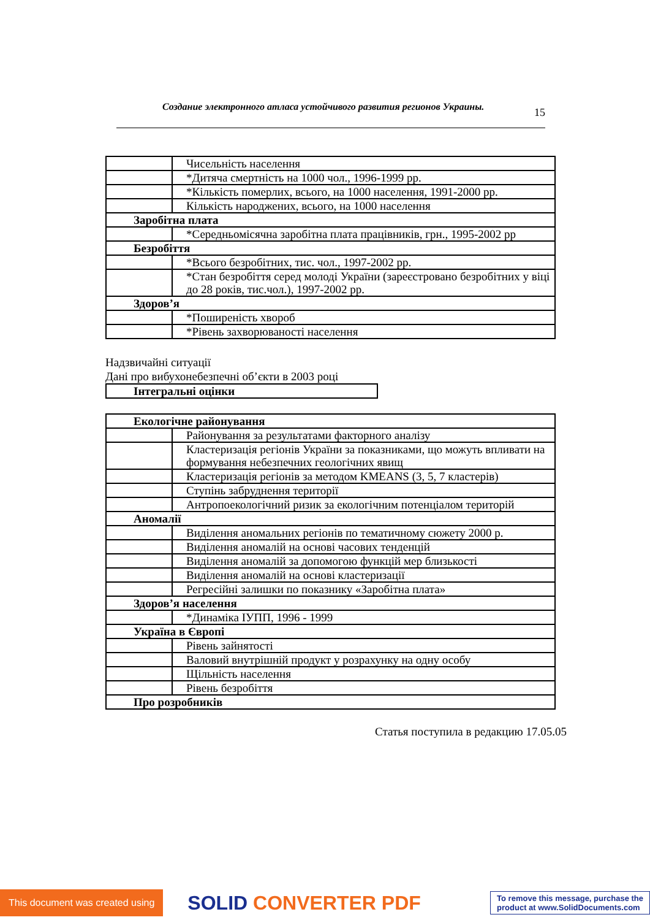Создание электронного атласа устойчивого развития регионов Украины. 15
| | Чисельність населення |
| | *Дитяча смертність на 1000 чол., 1996-1999 pp. |
| | *Кількість померлих, всього, на 1000 населення, 1991-2000 pp. |
| | Кількість народжених, всього, на 1000 населення |
| Заробітна плата | |
| | *Середньомісячна заробітна плата працівників, грн., 1995-2002 pp |
| Безробіття | |
| | *Всього безробітних, тис. чол., 1997-2002 pp. |
| | *Стан безробіття серед молоді України (зареєстровано безробітних у віці до 28 років, тис.чол.), 1997-2002 pp. |
| Здоров’я | |
| | *Поширеність хвороб |
| | *Рівень захворюваності населення |
Надзвичайні ситуації
Дані про вибухонебезпечні об’єкти в 2003 році
| Інтегральні оцінки |
| Екологічне районування | |
| | Районування за результатами факторного аналізу |
| | Кластеризація регіонів України за показниками, що можуть впливати на формування небезпечних геологічних явищ |
| | Кластеризація регіонів за методом KMEANS (3, 5, 7 кластерів) |
| | Ступінь забруднення території |
| | Антропоекологічний ризик за екологічним потенціалом територій |
| Аномалії | |
| | Виділення аномальних регіонів по тематичному сюжету 2000 р. |
| | Виділення аномалій на основі часових тенденцій |
| | Виділення аномалій за допомогою функцій мер близькості |
| | Виділення аномалій на основі кластеризації |
| | Регресійні залишки по показнику «Заробітна плата» |
| Здоров’я населення | |
| | *Динаміка ІУПП, 1996 - 1999 |
| Україна в Європі | |
| | Рівень зайнятості |
| | Валовий внутрішній продукт у розрахунку на одну особу |
| | Щільність населення |
| | Рівень безробіття |
| Про розробників | |
Статья поступила в редакцию 17.05.05
This document was created using
SOLID CONVERTER PDF
To remove this message, purchase the
product at www.SolidDocuments.com